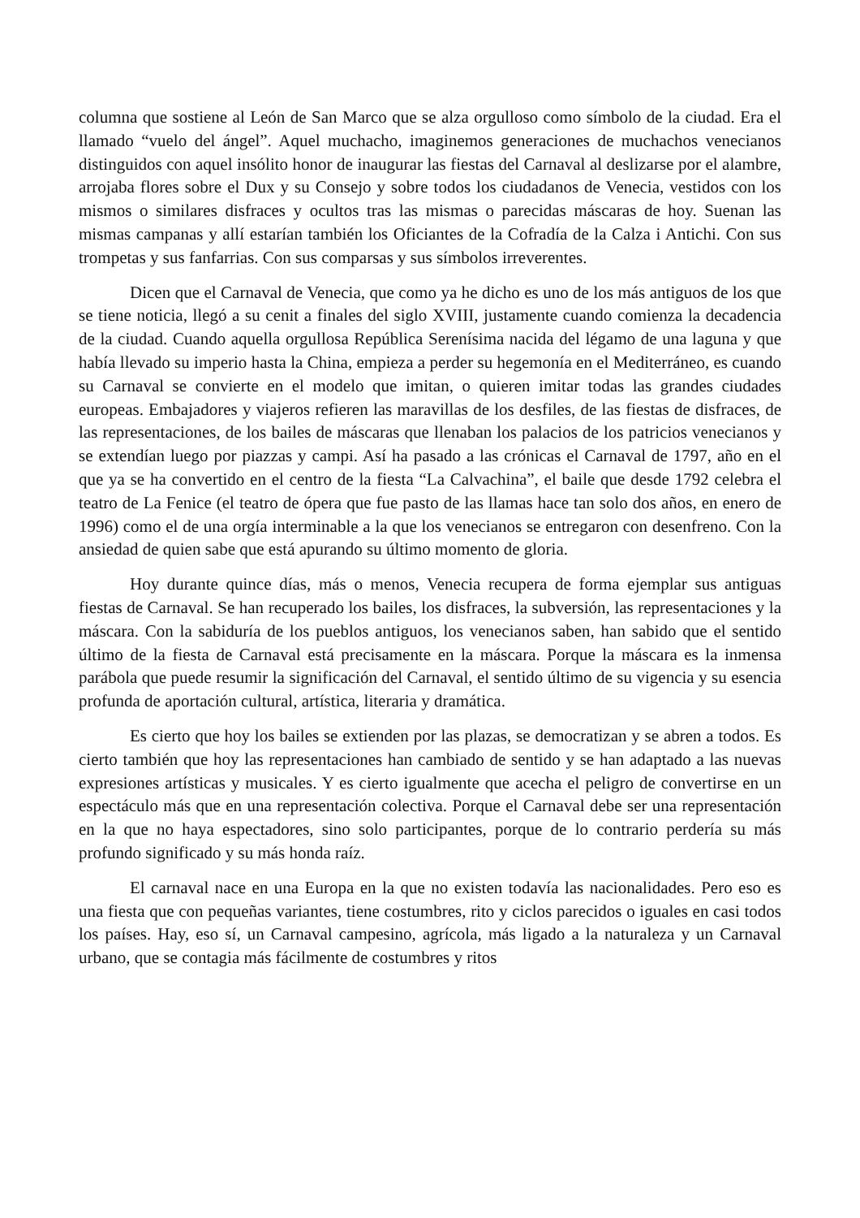columna que sostiene al León de San Marco que se alza orgulloso como símbolo de la ciudad. Era el llamado “vuelo del ángel”. Aquel muchacho, imaginemos generaciones de muchachos venecianos distinguidos con aquel insólito honor de inaugurar las fiestas del Carnaval al deslizarse por el alambre, arrojaba flores sobre el Dux y su Consejo y sobre todos los ciudadanos de Venecia, vestidos con los mismos o similares disfraces y ocultos tras las mismas o parecidas máscaras de hoy. Suenan las mismas campanas y allí estarían también los Oficiantes de la Cofradía de la Calza i Antichi. Con sus trompetas y sus fanfarrias. Con sus comparsas y sus símbolos irreverentes.
Dicen que el Carnaval de Venecia, que como ya he dicho es uno de los más antiguos de los que se tiene noticia, llegó a su cenit a finales del siglo XVIII, justamente cuando comienza la decadencia de la ciudad. Cuando aquella orgullosa República Serenísima nacida del légamo de una laguna y que había llevado su imperio hasta la China, empieza a perder su hegemonía en el Mediterráneo, es cuando su Carnaval se convierte en el modelo que imitan, o quieren imitar todas las grandes ciudades europeas. Embajadores y viajeros refieren las maravillas de los desfiles, de las fiestas de disfraces, de las representaciones, de los bailes de máscaras que llenaban los palacios de los patricios venecianos y se extendían luego por piazzas y campi. Así ha pasado a las crónicas el Carnaval de 1797, año en el que ya se ha convertido en el centro de la fiesta “La Calvachina”, el baile que desde 1792 celebra el teatro de La Fenice (el teatro de ópera que fue pasto de las llamas hace tan solo dos años, en enero de 1996) como el de una orgía interminable a la que los venecianos se entregaron con desenfreno. Con la ansiedad de quien sabe que está apurando su último momento de gloria.
Hoy durante quince días, más o menos, Venecia recupera de forma ejemplar sus antiguas fiestas de Carnaval. Se han recuperado los bailes, los disfraces, la subversión, las representaciones y la máscara. Con la sabiduría de los pueblos antiguos, los venecianos saben, han sabido que el sentido último de la fiesta de Carnaval está precisamente en la máscara. Porque la máscara es la inmensa parábola que puede resumir la significación del Carnaval, el sentido último de su vigencia y su esencia profunda de aportación cultural, artística, literaria y dramática.
Es cierto que hoy los bailes se extienden por las plazas, se democratizan y se abren a todos. Es cierto también que hoy las representaciones han cambiado de sentido y se han adaptado a las nuevas expresiones artísticas y musicales. Y es cierto igualmente que acecha el peligro de convertirse en un espectáculo más que en una representación colectiva. Porque el Carnaval debe ser una representación en la que no haya espectadores, sino solo participantes, porque de lo contrario perdería su más profundo significado y su más honda raíz.
El carnaval nace en una Europa en la que no existen todavía las nacionalidades. Pero eso es una fiesta que con pequeñas variantes, tiene costumbres, rito y ciclos parecidos o iguales en casi todos los países. Hay, eso sí, un Carnaval campesino, agrícola, más ligado a la naturaleza y un Carnaval urbano, que se contagia más fácilmente de costumbres y ritos